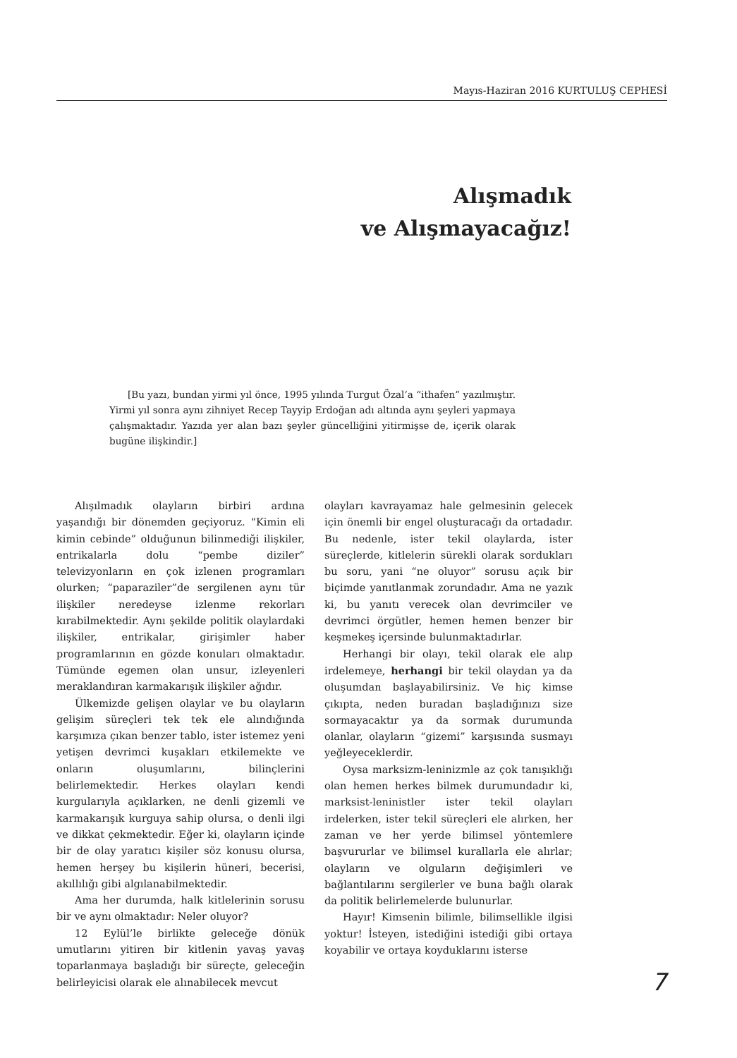Mayıs-Haziran 2016 KURTULUŞ CEPHESİ
Alışmadık
ve Alışmayacağız!
[Bu yazı, bundan yirmi yıl önce, 1995 yılında Turgut Özal’a “ithafen” yazılmıştır. Yirmi yıl sonra aynı zihniyet Recep Tayyip Erdoğan adı altında aynı şeyleri yapmaya çalışmaktadır. Yazıda yer alan bazı şeyler güncelliğini yitirmişse de, içerik olarak bugüne ilişkindir.]
Alışılmadık olayların birbiri ardına yaşandığı bir dönemden geçiyoruz. “Kimin eli kimin cebinde” olduğunun bilinmediği ilişkiler, entrikalarla dolu “pembe diziler” televizyonların en çok izlenen programları olurken; “paparaziler”de sergilenen aynı tür ilişkiler neredeyse izlenme rekorları kırabilmektedir. Aynı şekilde politik olaylardaki ilişkiler, entrikalar, girişimler haber programlarının en gözde konuları olmaktadır. Tümünde egemen olan unsur, izleyenleri meraklandıran karmakarışık ilişkiler ağıdır.
Ülkemizde gelişen olaylar ve bu olayların gelişim süreçleri tek tek ele alındığında karşımıza çıkan benzer tablo, ister istemez yeni yetişen devrimci kuşakları etkilemekte ve onların oluşumlarını, bilinçlerini belirlemektedir. Herkes olayları kendi kurgularıyla açıklarken, ne denli gizemli ve karmakarışık kurguya sahip olursa, o denli ilgi ve dikkat çekmektedir. Eğer ki, olayların içinde bir de olay yaratıcı kişiler söz konusu olursa, hemen herşey bu kişilerin hüneri, becerisi, akıllılığı gibi algılanabilmektedir.
Ama her durumda, halk kitlelerinin sorusu bir ve aynı olmaktadır: Neler oluyor?
12 Eylül’le birlikte geleceğe dönük umutlarını yitiren bir kitlenin yavaş yavaş toparlanmaya başladığı bir süreçte, geleceğin belirleyicisi olarak ele alınabilecek mevcut
olayları kavrayamaz hale gelmesinin gelecek için önemli bir engel oluşturacağı da ortadadır. Bu nedenle, ister tekil olaylarda, ister süreçlerde, kitlelerin sürekli olarak sordukları bu soru, yani “ne oluyor” sorusu açık bir biçimde yanıtlanmak zorundadır. Ama ne yazık ki, bu yanıtı verecek olan devrimciler ve devrimci örgütler, hemen hemen benzer bir keşmekeş içersinde bulunmaktadırlar.
Herhangi bir olayı, tekil olarak ele alıp irdelemeye, herhangi bir tekil olaydan ya da oluşumdan başlayabilirsiniz. Ve hiç kimse çıkıpta, neden buradan başladığınızı size sormayacaktır ya da sormak durumunda olanlar, olayların “gizemi” karşısında susmayı yeğleyeceklerdir.
Oysa marksizm-leninizmle az çok tanışıklığı olan hemen herkes bilmek durumundadır ki, marksist-leninistler ister tekil olayları irdelerken, ister tekil süreçleri ele alırken, her zaman ve her yerde bilimsel yöntemlere başvururlar ve bilimsel kurallarla ele alırlar; olayların ve olguların değişimleri ve bağlantılarını sergilerler ve buna bağlı olarak da politik belirlemelerde bulunurlar.
Hayır! Kimsenin bilimle, bilimsellikle ilgisi yoktur! İsteyen, istediğini istediği gibi ortaya koyabilir ve ortaya koyduklarını isterse
7